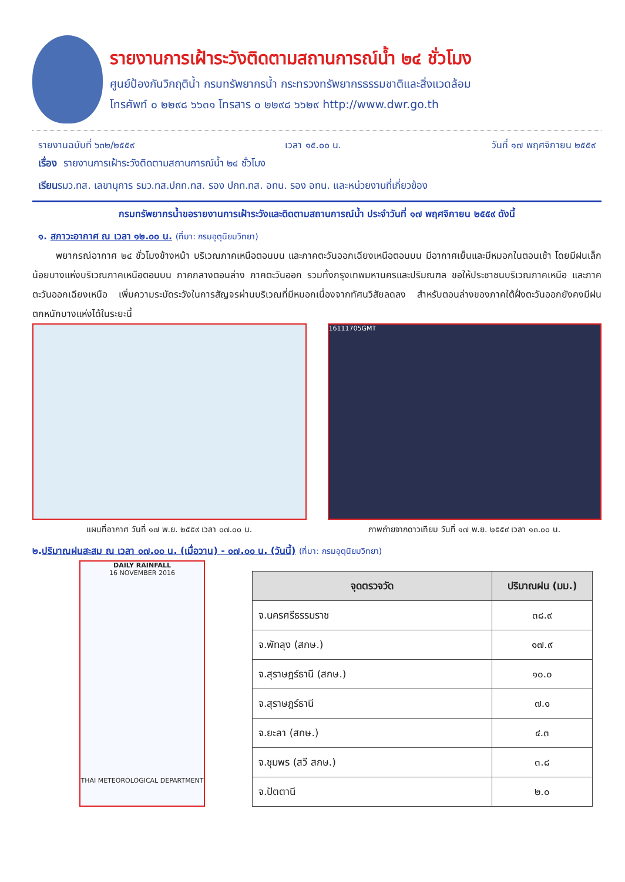รายงานการเฝ้าระวังติดตามสถานการณ์น้ำ ๒๔ ชั่วโมง
ศูนย์ป้องกันวิกฤติน้ำ กรมทรัพยากรน้ำ กระทรวงทรัพยากรธรรมชาติและสิ่งแวดล้อม
โทรศัพท์ ๐ ๒๒๙๘ ๖๖๓๑ โทรสาร ๐ ๒๒๙๘ ๖๖๒๙ http://www.dwr.go.th
รายงานฉบับที่ ๖๓๒/๒๕๕๙ เวลา ๑๕.๐๐ น. วันที่ ๑๗ พฤศจิกายน ๒๕๕๙
เรื่อง รายงานการเฝ้าระวังติดตามสถานการณ์น้ำ ๒๔ ชั่วโมง
เรียนรมว.ทส. เลขานุการ รมว.ทส.ปกท.ทส. รอง ปกท.ทส. อทน. รอง อทน. และหน่วยงานที่เกี่ยวข้อง
กรมทรัพยากรน้ำขอรายงานการเฝ้าระวังและติดตามสถานการณ์น้ำ ประจำวันที่ ๑๗ พฤศจิกายน ๒๕๕๙ ดังนี้
๑. สภาวะอากาศ ณ เวลา ๑๒.๐๐ น. (ที่มา: กรมอุตุนิยมวิทยา)
พยากรณ์อากาศ ๒๔ ชั่วโมงข้างหน้า บริเวณภาคเหนือตอนบน และภาคตะวันออกเฉียงเหนือตอนบน มีอากาศเย็นและมีหมอกในตอนเช้า โดยมีฝนเล็กน้อยบางแห่งบริเวณภาคเหนือตอนบน ภาคกลางตอนล่าง ภาคตะวันออก รวมทั้งกรุงเทพมหานครและปริมณฑล ขอให้ประชาชนบริเวณภาคเหนือ และภาคตะวันออกเฉียงเหนือ เพิ่มความระมัดระวังในการสัญจรผ่านบริเวณที่มีหมอกเนื่องจากทัศนวิสัยลดลง สำหรับตอนล่างของภาคใต้ฝั่งตะวันออกยังคงมีฝนตกหนักบางแห่งได้ในระยะนี้
แผนที่อากาศ วันที่ ๑๗ พ.ย. ๒๕๕๙ เวลา ๐๗.๐๐ น.
16111705GMT
ภาพถ่ายจากดาวเทียม วันที่ ๑๗ พ.ย. ๒๕๕๙ เวลา ๑๓.๐๐ น.
๒.ปริมาณฝนสะสม ณ เวลา ๐๗.๐๐ น. (เมื่อวาน) - ๐๗.๐๐ น. (วันนี้) (ที่มา: กรมอุตุนิยมวิทยา)
DAILY RAINFALL
16 NOVEMBER 2016
THAI METEOROLOGICAL DEPARTMENT
| จุดตรวจวัด | ปริมาณฝน (มม.) |
| --- | --- |
| จ.นครศรีธรรมราช | ๓๘.๙ |
| จ.พัทลุง (สกษ.) | ๑๗.๙ |
| จ.สุราษฎร์ธานี (สกษ.) | ๑๐.๐ |
| จ.สุราษฎร์ธานี | ๗.๑ |
| จ.ยะลา (สกษ.) | ๔.๓ |
| จ.ชุมพร (สวี สกษ.) | ๓.๘ |
| จ.ปัตตานี | ๒.๐ |